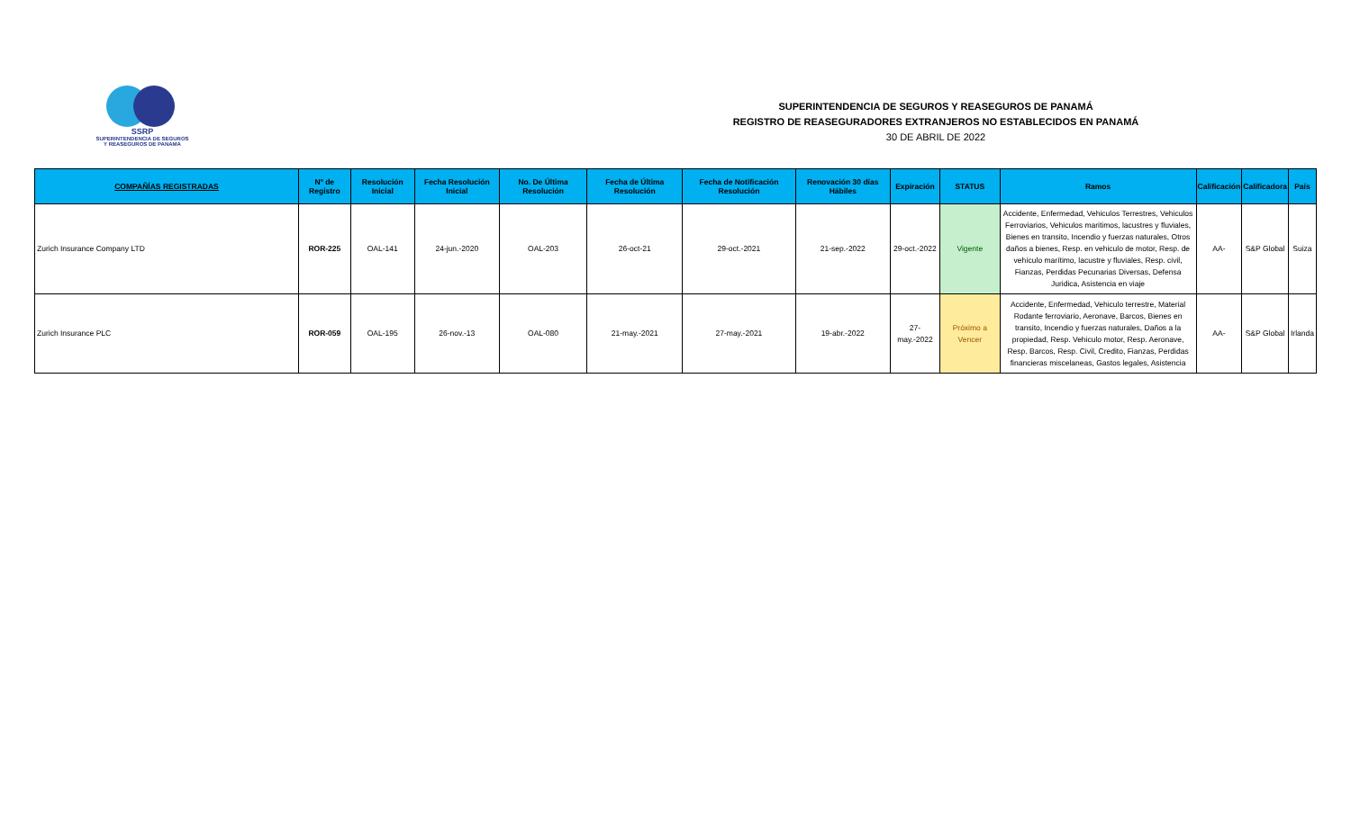SSRP
SUPERINTENDENCIA DE SEGUROS
Y REASEGUROS DE PANAMÁ
SUPERINTENDENCIA DE SEGUROS Y REASEGUROS DE PANAMÁ
REGISTRO DE REASEGURADORES EXTRANJEROS NO ESTABLECIDOS EN PANAMÁ
30 DE ABRIL DE 2022
| COMPAÑÍAS REGISTRADAS | Nº de Registro | Resolución Inicial | Fecha Resolución Inicial | No. De Última Resolución | Fecha de Última Resolución | Fecha de Notificación Resolución | Renovación 30 días Hábiles | Expiración | STATUS | Ramos | Calificación | Calificadora | País |
| --- | --- | --- | --- | --- | --- | --- | --- | --- | --- | --- | --- | --- | --- |
| Zurich Insurance Company LTD | ROR-225 | OAL-141 | 24-jun.-2020 | OAL-203 | 26-oct-21 | 29-oct.-2021 | 21-sep.-2022 | 29-oct.-2022 | Vigente | Accidente, Enfermedad, Vehiculos Terrestres, Vehiculos Ferroviarios, Vehiculos maritimos, lacustres y fluviales, Bienes en transito, Incendio y fuerzas naturales, Otros daños a bienes, Resp. en vehiculo de motor, Resp. de vehículo marítimo, lacustre y fluviales, Resp. civil, Fianzas, Perdidas Pecunarias Diversas, Defensa Juridica, Asistencia en viaje | AA- | S&P Global | Suiza |
| Zurich Insurance PLC | ROR-059 | OAL-195 | 26-nov.-13 | OAL-080 | 21-may.-2021 | 27-may.-2021 | 19-abr.-2022 | 27-may.-2022 | Próximo a Vencer | Accidente, Enfermedad, Vehiculo terrestre, Material Rodante ferroviario, Aeronave, Barcos, Bienes en transito, Incendio y fuerzas naturales, Daños a la propiedad, Resp. Vehiculo motor, Resp. Aeronave, Resp. Barcos, Resp. Civil, Credito, Fianzas, Perdidas financieras miscelaneas, Gastos legales, Asistencia | AA- | S&P Global | Irlanda |